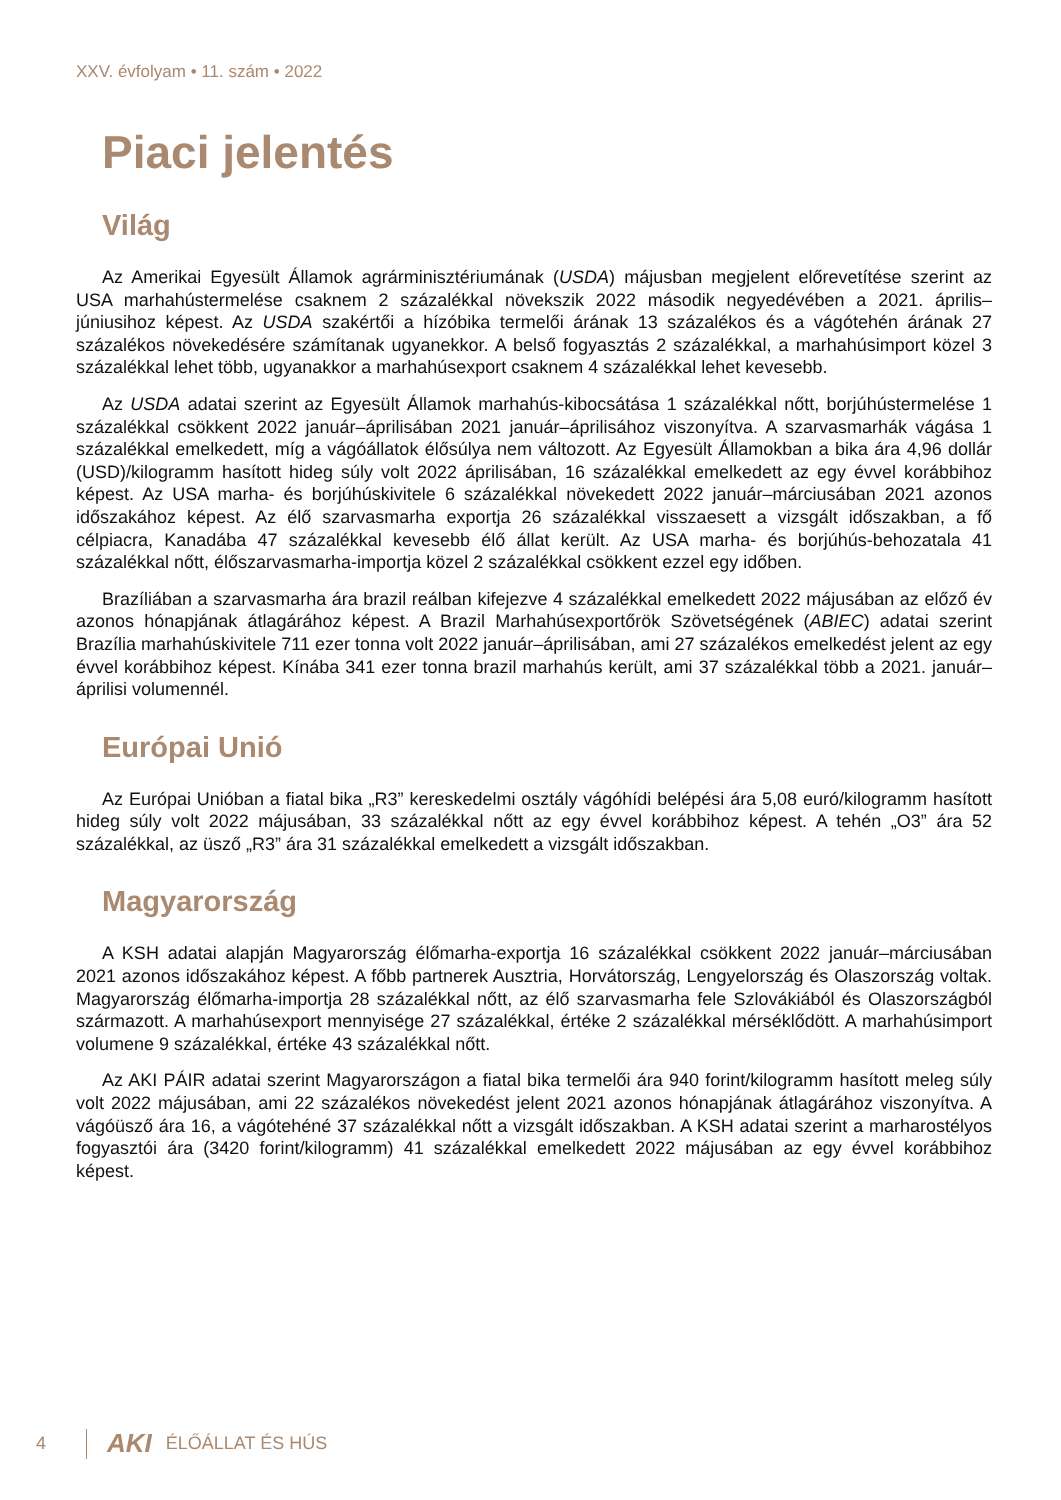XXV. évfolyam • 11. szám • 2022
Piaci jelentés
Világ
Az Amerikai Egyesült Államok agrárminisztériumának (USDA) májusban megjelent előrevetítése szerint az USA marhahústermelése csaknem 2 százalékkal növekszik 2022 második negyedévében a 2021. április–júniusihoz képest. Az USDA szakértői a hízóbika termelői árának 13 százalékos és a vágótehén árának 27 százalékos növekedésére számítanak ugyanekkor. A belső fogyasztás 2 százalékkal, a marhahúsimport közel 3 százalékkal lehet több, ugyanakkor a marhahúsexport csaknem 4 százalékkal lehet kevesebb.
Az USDA adatai szerint az Egyesült Államok marhahús-kibocsátása 1 százalékkal nőtt, borjúhústermelése 1 százalékkal csökkent 2022 január–áprilisában 2021 január–áprilisához viszonyítva. A szarvasmarhák vágása 1 százalékkal emelkedett, míg a vágóállatok élősúlya nem változott. Az Egyesült Államokban a bika ára 4,96 dollár (USD)/kilogramm hasított hideg súly volt 2022 áprilisában, 16 százalékkal emelkedett az egy évvel korábbihoz képest. Az USA marha- és borjúhúskivitele 6 százalékkal növekedett 2022 január–márciusában 2021 azonos időszakához képest. Az élő szarvasmarha exportja 26 százalékkal visszaesett a vizsgált időszakban, a fő célpiacra, Kanadába 47 százalékkal kevesebb élő állat került. Az USA marha- és borjúhús-behozatala 41 százalékkal nőtt, élőszarvasmarha-importja közel 2 százalékkal csökkent ezzel egy időben.
Brazíliában a szarvasmarha ára brazil reálban kifejezve 4 százalékkal emelkedett 2022 májusában az előző év azonos hónapjának átlagárához képest. A Brazil Marhahúsexportőrök Szövetségének (ABIEC) adatai szerint Brazília marhahúskivitele 711 ezer tonna volt 2022 január–áprilisában, ami 27 százalékos emelkedést jelent az egy évvel korábbihoz képest. Kínába 341 ezer tonna brazil marhahús került, ami 37 százalékkal több a 2021. január–áprilisi volumennél.
Európai Unió
Az Európai Unióban a fiatal bika „R3” kereskedelmi osztály vágóhídi belépési ára 5,08 euró/kilogramm hasított hideg súly volt 2022 májusában, 33 százalékkal nőtt az egy évvel korábbihoz képest. A tehén „O3” ára 52 százalékkal, az üsző „R3” ára 31 százalékkal emelkedett a vizsgált időszakban.
Magyarország
A KSH adatai alapján Magyarország élőmarha-exportja 16 százalékkal csökkent 2022 január–márciusában 2021 azonos időszakához képest. A főbb partnerek Ausztria, Horvátország, Lengyelország és Olaszország voltak. Magyarország élőmarha-importja 28 százalékkal nőtt, az élő szarvasmarha fele Szlovákiából és Olaszországból származott. A marhahúsexport mennyisége 27 százalékkal, értéke 2 százalékkal mérséklődött. A marhahúsimport volumene 9 százalékkal, értéke 43 százalékkal nőtt.
Az AKI PÁIR adatai szerint Magyarországon a fiatal bika termelői ára 940 forint/kilogramm hasított meleg súly volt 2022 májusában, ami 22 százalékos növekedést jelent 2021 azonos hónapjának átlagárához viszonyítva. A vágóüsző ára 16, a vágótehéné 37 százalékkal nőtt a vizsgált időszakban. A KSH adatai szerint a marharostélyos fogyasztói ára (3420 forint/kilogramm) 41 százalékkal emelkedett 2022 májusában az egy évvel korábbihoz képest.
4
AKI ÉLŐÁLLAT ÉS HÚS